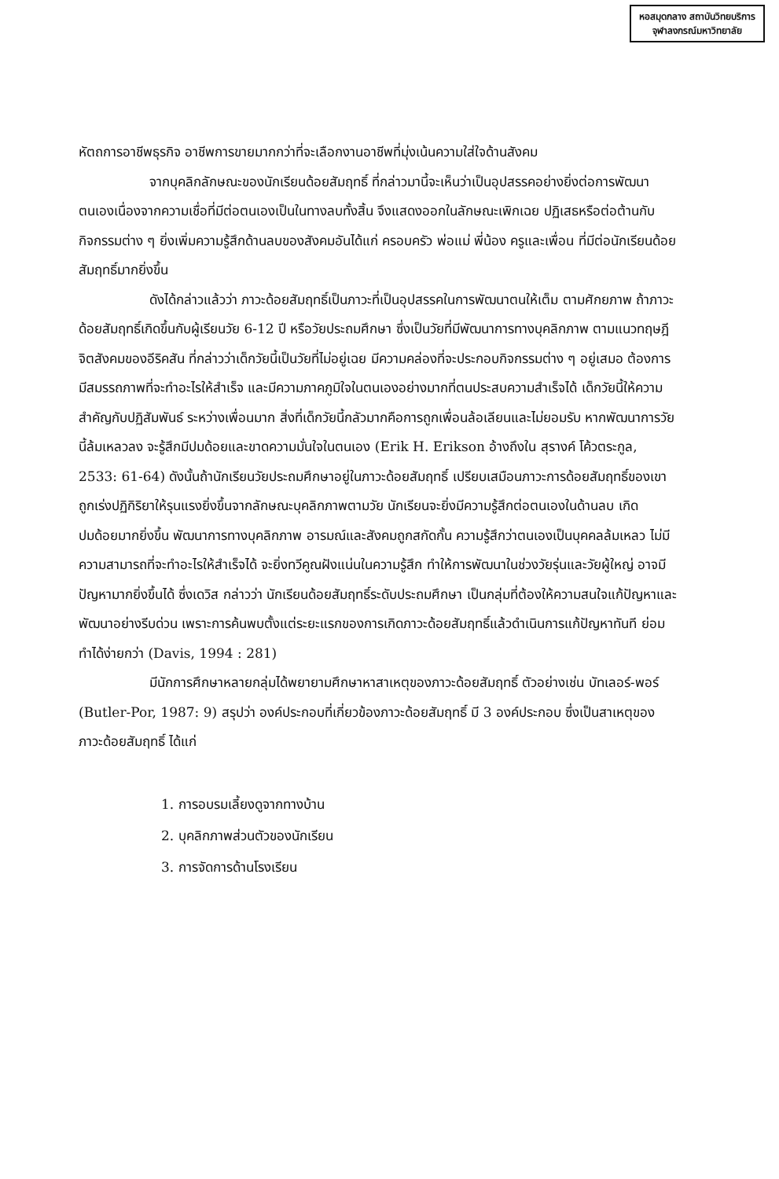หอสมุดกลาง สถาบันวิทยบริการ
จุฬาลงกรณ์มหาวิทยาลัย
หัตถการอาชีพธุรกิจ อาชีพการขายมากกว่าที่จะเลือกงานอาชีพที่มุ่งเน้นความใส่ใจด้านสังคม
จากบุคลิกลักษณะของนักเรียนด้อยสัมฤทธิ์ ที่กล่าวมานี้จะเห็นว่าเป็นอุปสรรคอย่างยิ่งต่อการพัฒนาตนเองเนื่องจากความเชื่อที่มีต่อตนเองเป็นในทางลบทั้งสิ้น จึงแสดงออกในลักษณะเพิกเฉย ปฏิเสธหรือต่อต้านกับกิจกรรมต่าง ๆ ยิ่งเพิ่มความรู้สึกด้านลบของสังคมอันได้แก่ ครอบครัว พ่อแม่ พี่น้อง ครูและเพื่อน ที่มีต่อนักเรียนด้อยสัมฤทธิ์มากยิ่งขึ้น
ดังได้กล่าวแล้วว่า ภาวะด้อยสัมฤทธิ์เป็นภาวะที่เป็นอุปสรรคในการพัฒนาตนให้เต็ม ตามศักยภาพ ถ้าภาวะด้อยสัมฤทธิ์เกิดขึ้นกับผู้เรียนวัย 6-12 ปี หรือวัยประถมศึกษา ซึ่งเป็นวัยที่มีพัฒนาการทางบุคลิกภาพ ตามแนวทฤษฎีจิตสังคมของอีริคสัน ที่กล่าวว่าเด็กวัยนี้เป็นวัยที่ไม่อยู่เฉย มีความคล่องที่จะประกอบกิจกรรมต่าง ๆ อยู่เสมอ ต้องการมีสมรรถภาพที่จะทำอะไรให้สำเร็จ และมีความภาคภูมิใจในตนเองอย่างมากที่ตนประสบความสำเร็จได้ เด็กวัยนี้ให้ความสำคัญกับปฏิสัมพันธ์ ระหว่างเพื่อนมาก สิ่งที่เด็กวัยนี้กลัวมากคือการถูกเพื่อนล้อเลียนและไม่ยอมรับ หากพัฒนาการวัยนี้ล้มเหลวลง จะรู้สึกมีปมด้อยและขาดความมั่นใจในตนเอง (Erik H. Erikson อ้างถึงใน สุรางค์ โค้วตระกูล, 2533: 61-64) ดังนั้นถ้านักเรียนวัยประถมศึกษาอยู่ในภาวะด้อยสัมฤทธิ์ เปรียบเสมือนภาวะการด้อยสัมฤทธิ์ของเขาถูกเร่งปฏิกิริยาให้รุนแรงยิ่งขึ้นจากลักษณะบุคลิกภาพตามวัย นักเรียนจะยิ่งมีความรู้สึกต่อตนเองในด้านลบ เกิดปมด้อยมากยิ่งขึ้น พัฒนาการทางบุคลิกภาพ อารมณ์และสังคมถูกสกัดกั้น ความรู้สึกว่าตนเองเป็นบุคคลล้มเหลว ไม่มีความสามารถที่จะทำอะไรให้สำเร็จได้ จะยิ่งทวีคูณฝังแน่นในความรู้สึก ทำให้การพัฒนาในช่วงวัยรุ่นและวัยผู้ใหญ่ อาจมีปัญหามากยิ่งขึ้นได้ ซึ่งเดวิส กล่าวว่า นักเรียนด้อยสัมฤทธิ์ระดับประถมศึกษา เป็นกลุ่มที่ต้องให้ความสนใจแก้ปัญหาและพัฒนาอย่างรีบด่วน เพราะการค้นพบตั้งแต่ระยะแรกของการเกิดภาวะด้อยสัมฤทธิ์แล้วดำเนินการแก้ปัญหาทันที ย่อมทำได้ง่ายกว่า (Davis, 1994 : 281)
มีนักการศึกษาหลายกลุ่มได้พยายามศึกษาหาสาเหตุของภาวะด้อยสัมฤทธิ์ ตัวอย่างเช่น บัทเลอร์-พอร์ (Butler-Por, 1987: 9) สรุปว่า องค์ประกอบที่เกี่ยวข้องภาวะด้อยสัมฤทธิ์ มี 3 องค์ประกอบ ซึ่งเป็นสาเหตุของภาวะด้อยสัมฤทธิ์ ได้แก่
1. การอบรมเลี้ยงดูจากทางบ้าน
2. บุคลิกภาพส่วนตัวของนักเรียน
3. การจัดการด้านโรงเรียน